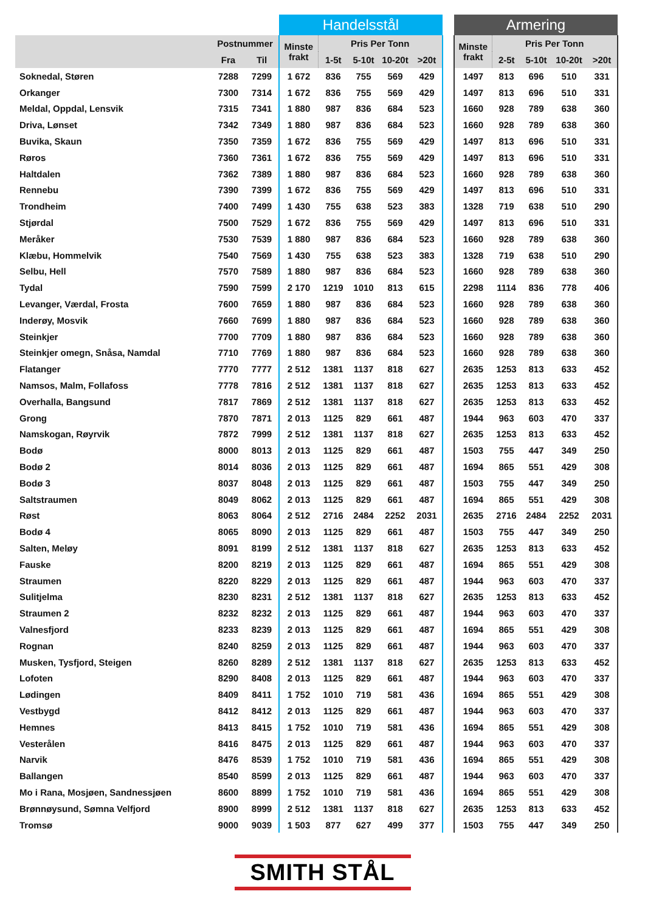| | | | Handelsstål | | | | | | Armering | | | | |
| --- | --- | --- | --- | --- | --- | --- | --- | --- | --- | --- | --- | --- | --- |
| | Postnummer | | Minste frakt | Pris Per Tonn | | | | | Minste frakt | Pris Per Tonn | | | |
| | Fra | Til | | 1-5t | 5-10t | 10-20t | >20t | | | 2-5t | 5-10t | 10-20t | >20t |
| Soknedal, Støren | 7288 | 7299 | 1 672 | 836 | 755 | 569 | 429 | | 1497 | 813 | 696 | 510 | 331 |
| Orkanger | 7300 | 7314 | 1 672 | 836 | 755 | 569 | 429 | | 1497 | 813 | 696 | 510 | 331 |
| Meldal, Oppdal, Lensvik | 7315 | 7341 | 1 880 | 987 | 836 | 684 | 523 | | 1660 | 928 | 789 | 638 | 360 |
| Driva, Lønset | 7342 | 7349 | 1 880 | 987 | 836 | 684 | 523 | | 1660 | 928 | 789 | 638 | 360 |
| Buvika, Skaun | 7350 | 7359 | 1 672 | 836 | 755 | 569 | 429 | | 1497 | 813 | 696 | 510 | 331 |
| Røros | 7360 | 7361 | 1 672 | 836 | 755 | 569 | 429 | | 1497 | 813 | 696 | 510 | 331 |
| Haltdalen | 7362 | 7389 | 1 880 | 987 | 836 | 684 | 523 | | 1660 | 928 | 789 | 638 | 360 |
| Rennebu | 7390 | 7399 | 1 672 | 836 | 755 | 569 | 429 | | 1497 | 813 | 696 | 510 | 331 |
| Trondheim | 7400 | 7499 | 1 430 | 755 | 638 | 523 | 383 | | 1328 | 719 | 638 | 510 | 290 |
| Stjørdal | 7500 | 7529 | 1 672 | 836 | 755 | 569 | 429 | | 1497 | 813 | 696 | 510 | 331 |
| Meråker | 7530 | 7539 | 1 880 | 987 | 836 | 684 | 523 | | 1660 | 928 | 789 | 638 | 360 |
| Klæbu, Hommelvik | 7540 | 7569 | 1 430 | 755 | 638 | 523 | 383 | | 1328 | 719 | 638 | 510 | 290 |
| Selbu, Hell | 7570 | 7589 | 1 880 | 987 | 836 | 684 | 523 | | 1660 | 928 | 789 | 638 | 360 |
| Tydal | 7590 | 7599 | 2 170 | 1219 | 1010 | 813 | 615 | | 2298 | 1114 | 836 | 778 | 406 |
| Levanger, Værdal, Frosta | 7600 | 7659 | 1 880 | 987 | 836 | 684 | 523 | | 1660 | 928 | 789 | 638 | 360 |
| Inderøy, Mosvik | 7660 | 7699 | 1 880 | 987 | 836 | 684 | 523 | | 1660 | 928 | 789 | 638 | 360 |
| Steinkjer | 7700 | 7709 | 1 880 | 987 | 836 | 684 | 523 | | 1660 | 928 | 789 | 638 | 360 |
| Steinkjer omegn, Snåsa, Namdal | 7710 | 7769 | 1 880 | 987 | 836 | 684 | 523 | | 1660 | 928 | 789 | 638 | 360 |
| Flatanger | 7770 | 7777 | 2 512 | 1381 | 1137 | 818 | 627 | | 2635 | 1253 | 813 | 633 | 452 |
| Namsos, Malm, Follafoss | 7778 | 7816 | 2 512 | 1381 | 1137 | 818 | 627 | | 2635 | 1253 | 813 | 633 | 452 |
| Overhalla, Bangsund | 7817 | 7869 | 2 512 | 1381 | 1137 | 818 | 627 | | 2635 | 1253 | 813 | 633 | 452 |
| Grong | 7870 | 7871 | 2 013 | 1125 | 829 | 661 | 487 | | 1944 | 963 | 603 | 470 | 337 |
| Namskogan, Røyrvik | 7872 | 7999 | 2 512 | 1381 | 1137 | 818 | 627 | | 2635 | 1253 | 813 | 633 | 452 |
| Bodø | 8000 | 8013 | 2 013 | 1125 | 829 | 661 | 487 | | 1503 | 755 | 447 | 349 | 250 |
| Bodø 2 | 8014 | 8036 | 2 013 | 1125 | 829 | 661 | 487 | | 1694 | 865 | 551 | 429 | 308 |
| Bodø 3 | 8037 | 8048 | 2 013 | 1125 | 829 | 661 | 487 | | 1503 | 755 | 447 | 349 | 250 |
| Saltstraumen | 8049 | 8062 | 2 013 | 1125 | 829 | 661 | 487 | | 1694 | 865 | 551 | 429 | 308 |
| Røst | 8063 | 8064 | 2 512 | 2716 | 2484 | 2252 | 2031 | | 2635 | 2716 | 2484 | 2252 | 2031 |
| Bodø 4 | 8065 | 8090 | 2 013 | 1125 | 829 | 661 | 487 | | 1503 | 755 | 447 | 349 | 250 |
| Salten, Meløy | 8091 | 8199 | 2 512 | 1381 | 1137 | 818 | 627 | | 2635 | 1253 | 813 | 633 | 452 |
| Fauske | 8200 | 8219 | 2 013 | 1125 | 829 | 661 | 487 | | 1694 | 865 | 551 | 429 | 308 |
| Straumen | 8220 | 8229 | 2 013 | 1125 | 829 | 661 | 487 | | 1944 | 963 | 603 | 470 | 337 |
| Sulitjelma | 8230 | 8231 | 2 512 | 1381 | 1137 | 818 | 627 | | 2635 | 1253 | 813 | 633 | 452 |
| Straumen 2 | 8232 | 8232 | 2 013 | 1125 | 829 | 661 | 487 | | 1944 | 963 | 603 | 470 | 337 |
| Valnesfjord | 8233 | 8239 | 2 013 | 1125 | 829 | 661 | 487 | | 1694 | 865 | 551 | 429 | 308 |
| Rognan | 8240 | 8259 | 2 013 | 1125 | 829 | 661 | 487 | | 1944 | 963 | 603 | 470 | 337 |
| Musken, Tysfjord, Steigen | 8260 | 8289 | 2 512 | 1381 | 1137 | 818 | 627 | | 2635 | 1253 | 813 | 633 | 452 |
| Lofoten | 8290 | 8408 | 2 013 | 1125 | 829 | 661 | 487 | | 1944 | 963 | 603 | 470 | 337 |
| Lødingen | 8409 | 8411 | 1 752 | 1010 | 719 | 581 | 436 | | 1694 | 865 | 551 | 429 | 308 |
| Vestbygd | 8412 | 8412 | 2 013 | 1125 | 829 | 661 | 487 | | 1944 | 963 | 603 | 470 | 337 |
| Hemnes | 8413 | 8415 | 1 752 | 1010 | 719 | 581 | 436 | | 1694 | 865 | 551 | 429 | 308 |
| Vesterålen | 8416 | 8475 | 2 013 | 1125 | 829 | 661 | 487 | | 1944 | 963 | 603 | 470 | 337 |
| Narvik | 8476 | 8539 | 1 752 | 1010 | 719 | 581 | 436 | | 1694 | 865 | 551 | 429 | 308 |
| Ballangen | 8540 | 8599 | 2 013 | 1125 | 829 | 661 | 487 | | 1944 | 963 | 603 | 470 | 337 |
| Mo i Rana, Mosjøen, Sandnessjøen | 8600 | 8899 | 1 752 | 1010 | 719 | 581 | 436 | | 1694 | 865 | 551 | 429 | 308 |
| Brønnøysund, Sømna Velfjord | 8900 | 8999 | 2 512 | 1381 | 1137 | 818 | 627 | | 2635 | 1253 | 813 | 633 | 452 |
| Tromsø | 9000 | 9039 | 1 503 | 877 | 627 | 499 | 377 | | 1503 | 755 | 447 | 349 | 250 |
SMITH STÅL